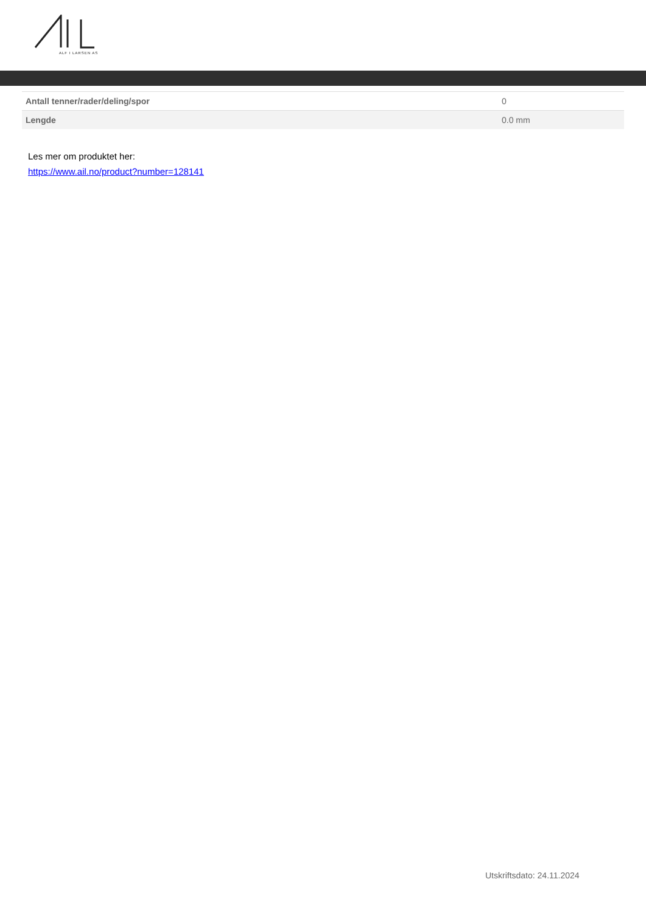ALF I LARSEN AS
| Antall tenner/rader/deling/spor | 0 |
| Lengde | 0.0 mm |
Les mer om produktet her:
https://www.ail.no/product?number=128141
Utskriftsdato: 24.11.2024